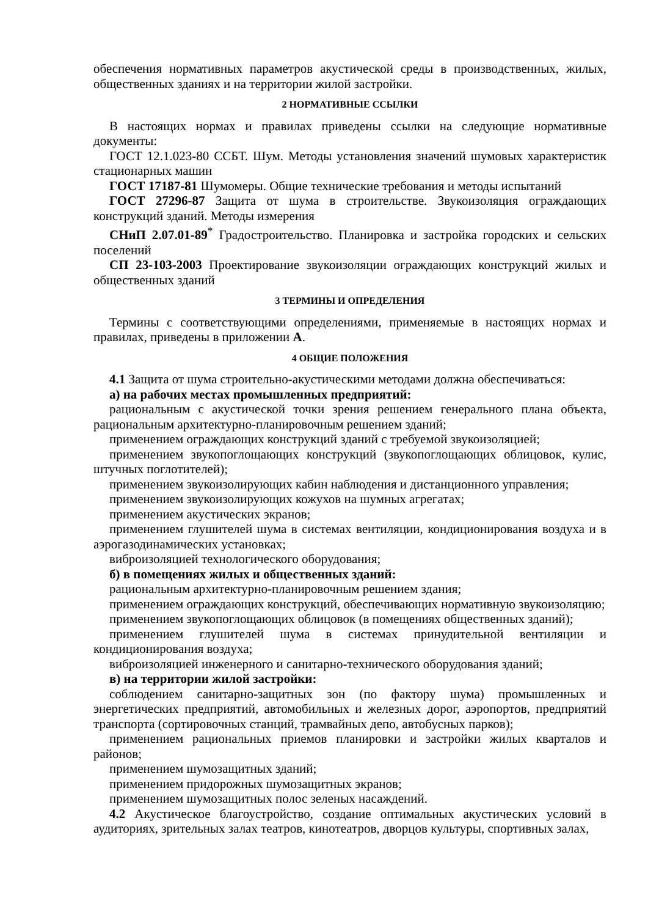обеспечения нормативных параметров акустической среды в производственных, жилых, общественных зданиях и на территории жилой застройки.
2 НОРМАТИВНЫЕ ССЫЛКИ
В настоящих нормах и правилах приведены ссылки на следующие нормативные документы:
ГОСТ 12.1.023-80 ССБТ. Шум. Методы установления значений шумовых характеристик стационарных машин
ГОСТ 17187-81 Шумомеры. Общие технические требования и методы испытаний
ГОСТ 27296-87 Защита от шума в строительстве. Звукоизоляция ограждающих конструкций зданий. Методы измерения
СНиП 2.07.01-89<sup>*</sup> Градостроительство. Планировка и застройка городских и сельских поселений
СП 23-103-2003 Проектирование звукоизоляции ограждающих конструкций жилых и общественных зданий
3 ТЕРМИНЫ И ОПРЕДЕЛЕНИЯ
Термины с соответствующими определениями, применяемые в настоящих нормах и правилах, приведены в приложении А.
4 ОБЩИЕ ПОЛОЖЕНИЯ
4.1 Защита от шума строительно-акустическими методами должна обеспечиваться:
а) на рабочих местах промышленных предприятий:
рациональным с акустической точки зрения решением генерального плана объекта, рациональным архитектурно-планировочным решением зданий;
применением ограждающих конструкций зданий с требуемой звукоизоляцией;
применением звукопоглощающих конструкций (звукопоглощающих облицовок, кулис, штучных поглотителей);
применением звукоизолирующих кабин наблюдения и дистанционного управления;
применением звукоизолирующих кожухов на шумных агрегатах;
применением акустических экранов;
применением глушителей шума в системах вентиляции, кондиционирования воздуха и в аэрогазодинамических установках;
виброизоляцией технологического оборудования;
б) в помещениях жилых и общественных зданий:
рациональным архитектурно-планировочным решением здания;
применением ограждающих конструкций, обеспечивающих нормативную звукоизоляцию;
применением звукопоглощающих облицовок (в помещениях общественных зданий);
применением глушителей шума в системах принудительной вентиляции и кондиционирования воздуха;
виброизоляцией инженерного и санитарно-технического оборудования зданий;
в) на территории жилой застройки:
соблюдением санитарно-защитных зон (по фактору шума) промышленных и энергетических предприятий, автомобильных и железных дорог, аэропортов, предприятий транспорта (сортировочных станций, трамвайных депо, автобусных парков);
применением рациональных приемов планировки и застройки жилых кварталов и районов;
применением шумозащитных зданий;
применением придорожных шумозащитных экранов;
применением шумозащитных полос зеленых насаждений.
4.2 Акустическое благоустройство, создание оптимальных акустических условий в аудиториях, зрительных залах театров, кинотеатров, дворцов культуры, спортивных залах,